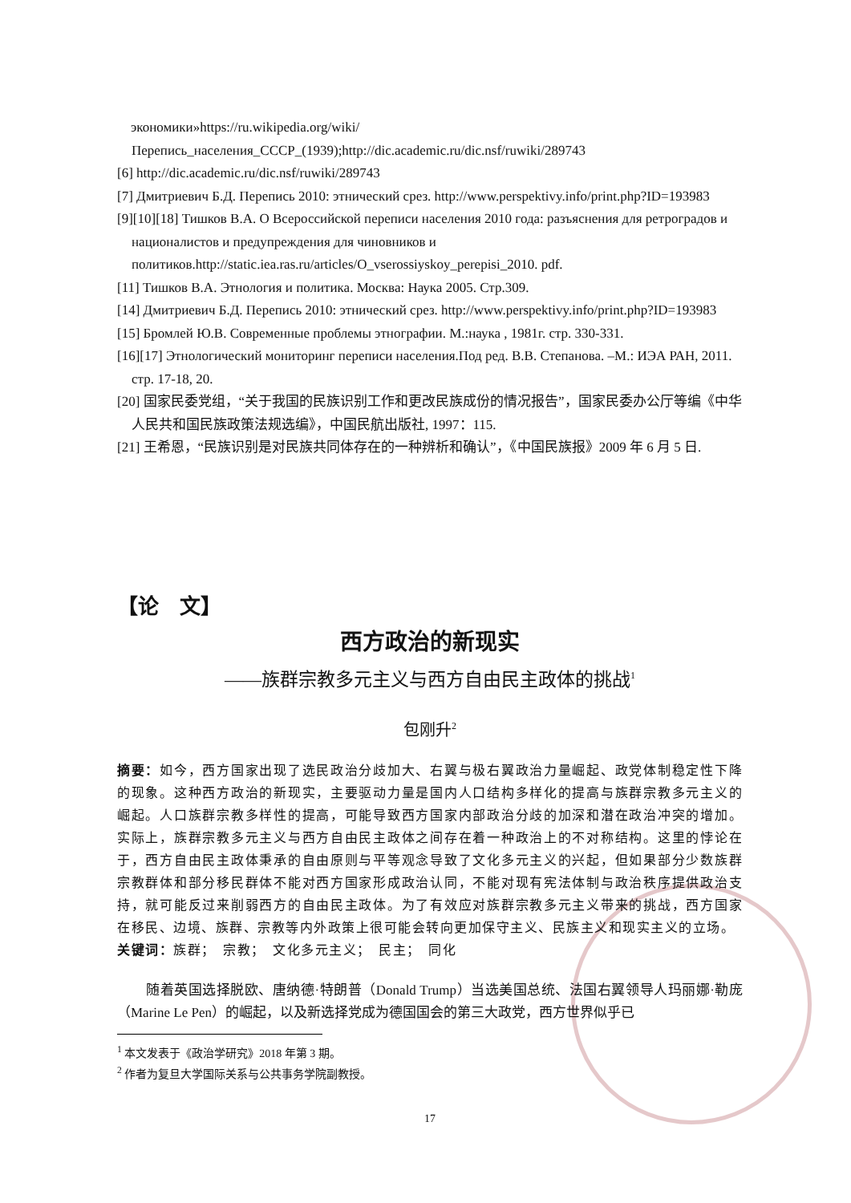экономики»https://ru.wikipedia.org/wiki/Перепись_населения_СССР_(1939);http://dic.academic.ru/dic.nsf/ruwiki/289743
[6] http://dic.academic.ru/dic.nsf/ruwiki/289743
[7] Дмитриевич Б.Д. Перепись 2010: этнический срез. http://www.perspektivy.info/print.php?ID=193983
[9][10][18] Тишков В.А. О Всероссийской переписи населения 2010 года: разъяснения для ретроградов и националистов и предупреждения для чиновников и политиков.http://static.iea.ras.ru/articles/O_vserossiyskoy_perepisi_2010. pdf.
[11] Тишков В.А. Этнология и политика. Москва: Наука 2005. Стр.309.
[14] Дмитриевич Б.Д. Перепись 2010: этнический срез. http://www.perspektivy.info/print.php?ID=193983
[15] Бромлей Ю.В. Современные проблемы этнографии. М.:наука , 1981г. стр. 330-331.
[16][17] Этнологический мониторинг переписи населения.Под ред. В.В. Степанова. –М.: ИЭА РАН, 2011. стр. 17-18, 20.
[20] 国家民委党组，“关于我国的民族识别工作和更改民族成份的情况报告”，国家民委办公厅等编《中华人民共和国民族政策法规选编》，中国民航出版社, 1997：115.
[21] 王希恩，“民族识别是对民族共同体存在的一种辨析和确认”，《中国民族报》2009 年 6 月 5 日.
【论　文】
西方政治的新现实
——族群宗教多元主义与西方自由民主政体的挑战<sup>1</sup>
包刚升<sup>2</sup>
摘要：如今，西方国家出现了选民政治分歧加大、右翼与极右翼政治力量崛起、政党体制稳定性下降的现象。这种西方政治的新现实，主要驱动力量是国内人口结构多样化的提高与族群宗教多元主义的崛起。人口族群宗教多样性的提高，可能导致西方国家内部政治分歧的加深和潜在政治冲突的增加。实际上，族群宗教多元主义与西方自由民主政体之间存在着一种政治上的不对称结构。这里的悖论在于，西方自由民主政体秉承的自由原则与平等观念导致了文化多元主义的兴起，但如果部分少数族群宗教群体和部分移民群体不能对西方国家形成政治认同，不能对现有宪法体制与政治秩序提供政治支持，就可能反过来削弱西方的自由民主政体。为了有效应对族群宗教多元主义带来的挑战，西方国家在移民、边境、族群、宗教等内外政策上很可能会转向更加保守主义、民族主义和现实主义的立场。
关键词：族群；　宗教；　文化多元主义；　民主；　同化
随着英国选择脱欧、唐纳德·特朗普（Donald Trump）当选美国总统、法国右翼领导人玛丽娜·勒庞（Marine Le Pen）的崛起，以及新选择党成为德国国会的第三大政党，西方世界似乎已
<sup>1</sup> 本文发表于《政治学研究》2018 年第 3 期。
<sup>2</sup> 作者为复旦大学国际关系与公共事务学院副教授。
17